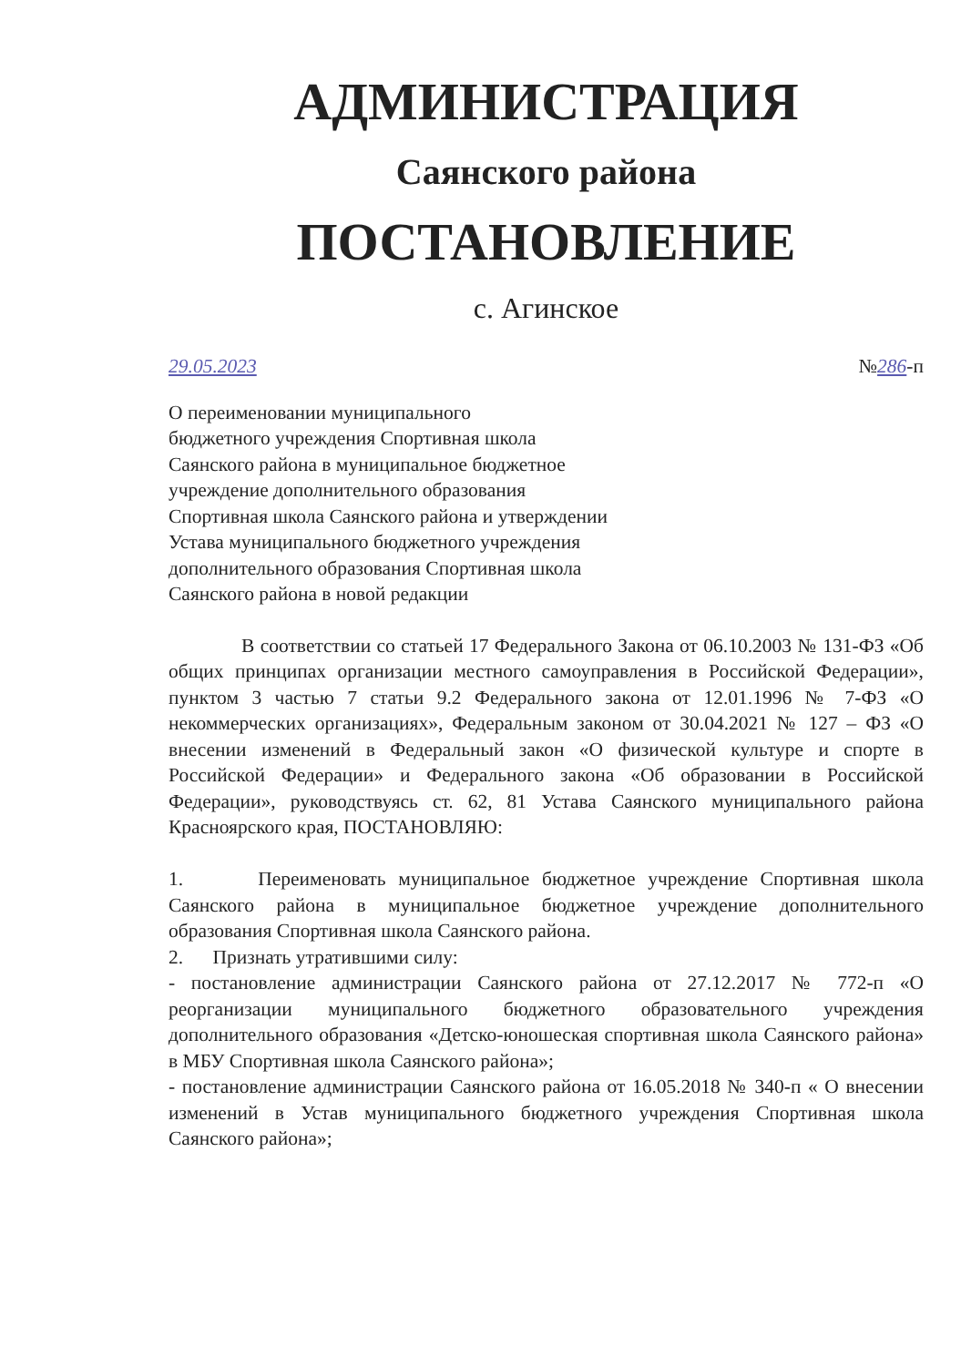АДМИНИСТРАЦИЯ
Саянского района
ПОСТАНОВЛЕНИЕ
с. Агинское
29.05.2023 №286-п
О переименовании муниципального
бюджетного учреждения Спортивная школа
Саянского района в муниципальное бюджетное
учреждение дополнительного образования
Спортивная школа Саянского района и утверждении
Устава муниципального бюджетного учреждения
дополнительного образования Спортивная школа
Саянского района в новой редакции
В соответствии со статьей 17 Федерального Закона от 06.10.2003 № 131-ФЗ «Об общих принципах организации местного самоуправления в Российской Федерации», пунктом 3 частью 7 статьи 9.2 Федерального закона от 12.01.1996 № 7-ФЗ «О некоммерческих организациях», Федеральным законом от 30.04.2021 № 127 – ФЗ «О внесении изменений в Федеральный закон «О физической культуре и спорте в Российской Федерации» и Федерального закона «Об образовании в Российской Федерации», руководствуясь ст. 62, 81 Устава Саянского муниципального района Красноярского края, ПОСТАНОВЛЯЮ:
1. Переименовать муниципальное бюджетное учреждение Спортивная школа Саянского района в муниципальное бюджетное учреждение дополнительного образования Спортивная школа Саянского района.
2. Признать утратившими силу:
- постановление администрации Саянского района от 27.12.2017 № 772-п «О реорганизации муниципального бюджетного образовательного учреждения дополнительного образования «Детско-юношеская спортивная школа Саянского района» в МБУ Спортивная школа Саянского района»;
- постановление администрации Саянского района от 16.05.2018 № 340-п « О внесении изменений в Устав муниципального бюджетного учреждения Спортивная школа Саянского района»;